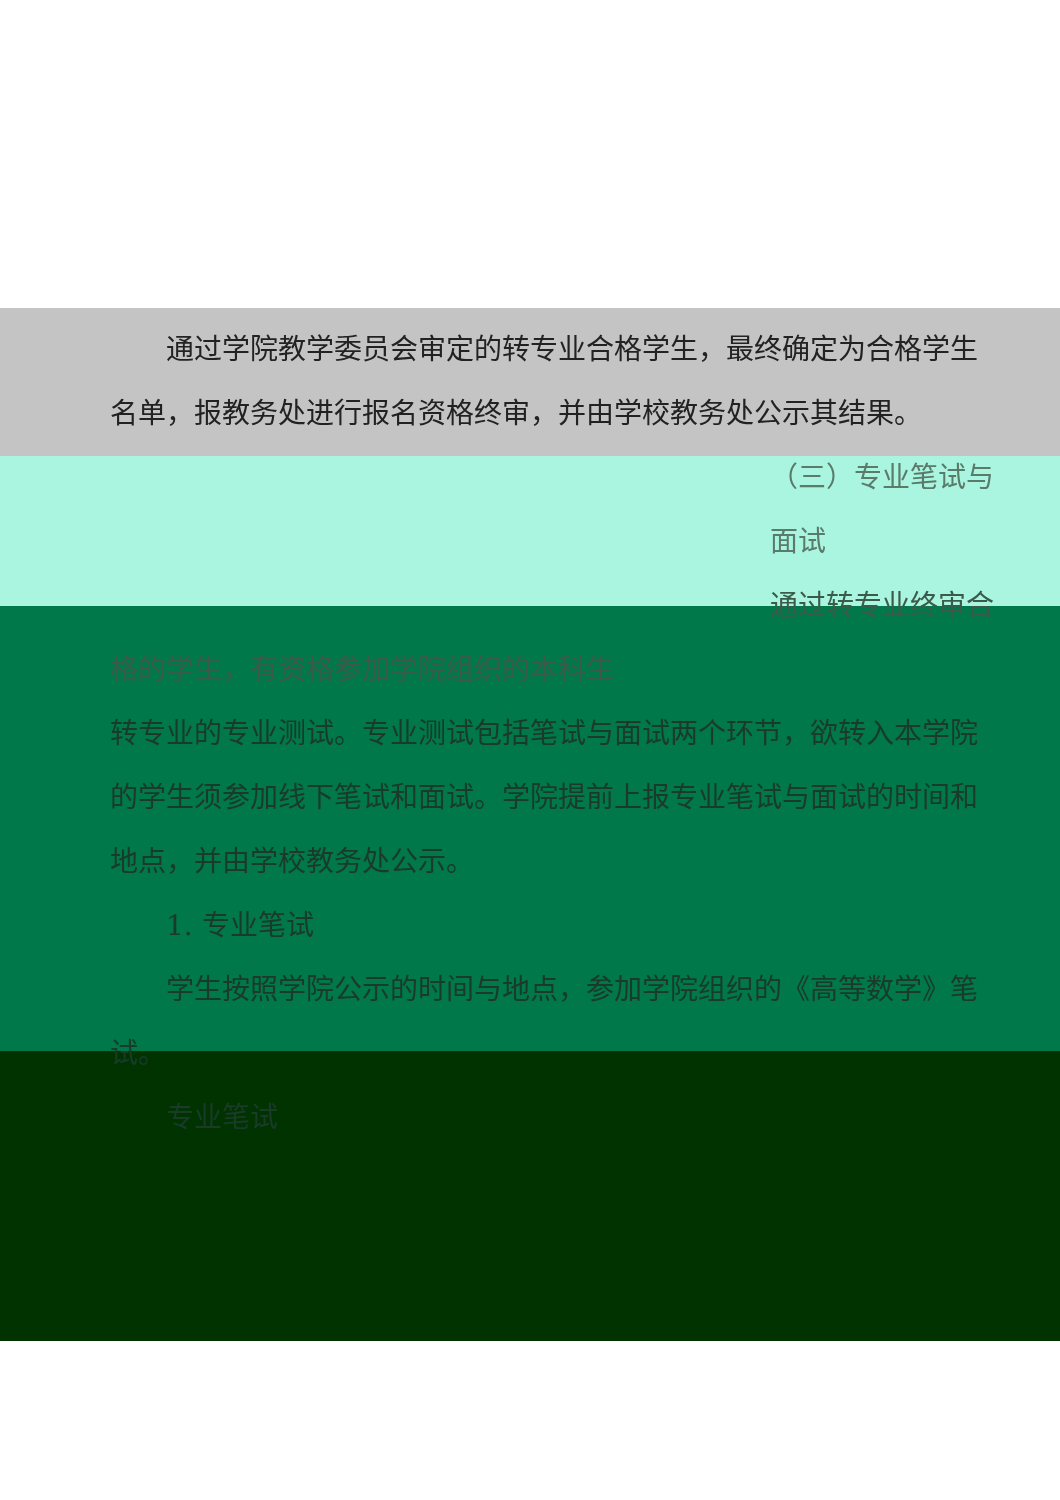通过学院教学委员会审定的转专业合格学生，最终确定为合格学生名单，报教务处进行报名资格终审，并由学校教务处公示其结果。
（三）专业笔试与面试
通过转专业终审合格的学生，有资格参加学院组织的本科生
转专业的专业测试。专业测试包括笔试与面试两个环节，欲转入本学院的学生须参加线下笔试和面试。学院提前上报专业笔试与面试的时间和地点，并由学校教务处公示。
1. 专业笔试
学生按照学院公示的时间与地点，参加学院组织的《高等数学》笔试。
专业笔试